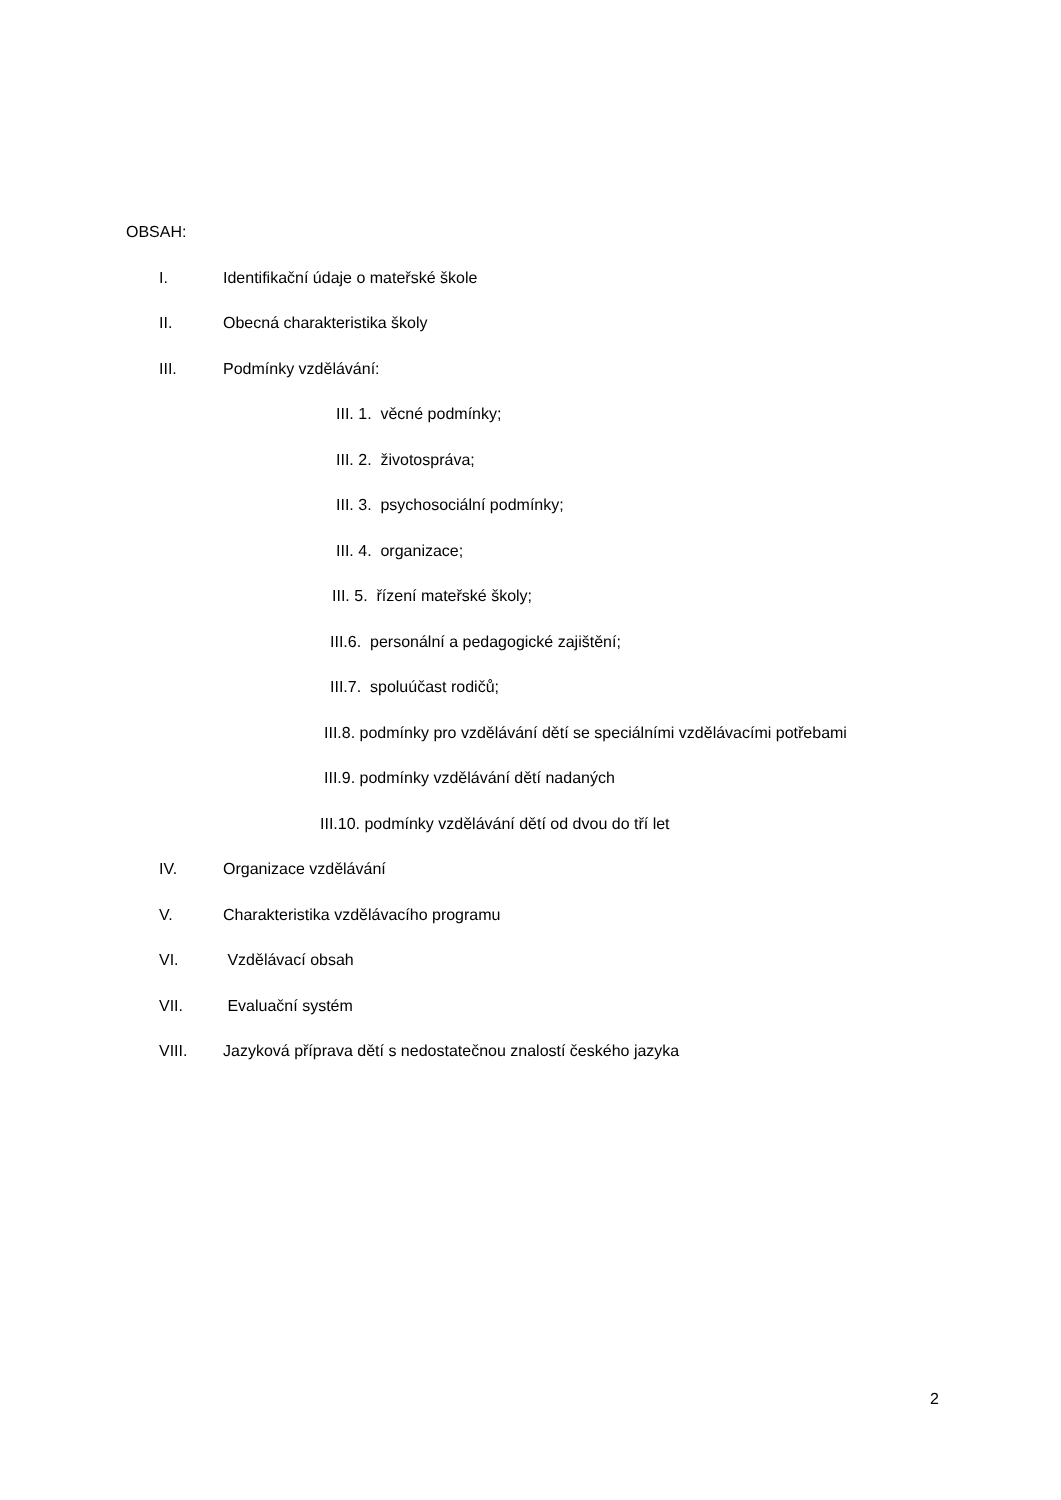OBSAH:
I. Identifikační údaje o mateřské škole
II. Obecná charakteristika školy
III. Podmínky vzdělávání:
III. 1. věcné podmínky;
III. 2. životospráva;
III. 3. psychosociální podmínky;
III. 4. organizace;
III. 5. řízení mateřské školy;
III.6. personální a pedagogické zajištění;
III.7. spoluúčast rodičů;
III.8. podmínky pro vzdělávání dětí se speciálními vzdělávacími potřebami
III.9. podmínky vzdělávání dětí nadaných
III.10. podmínky vzdělávání dětí od dvou do tří let
IV. Organizace vzdělávání
V. Charakteristika vzdělávacího programu
VI. Vzdělávací obsah
VII. Evaluační systém
VIII. Jazyková příprava dětí s nedostatečnou znalostí českého jazyka
2